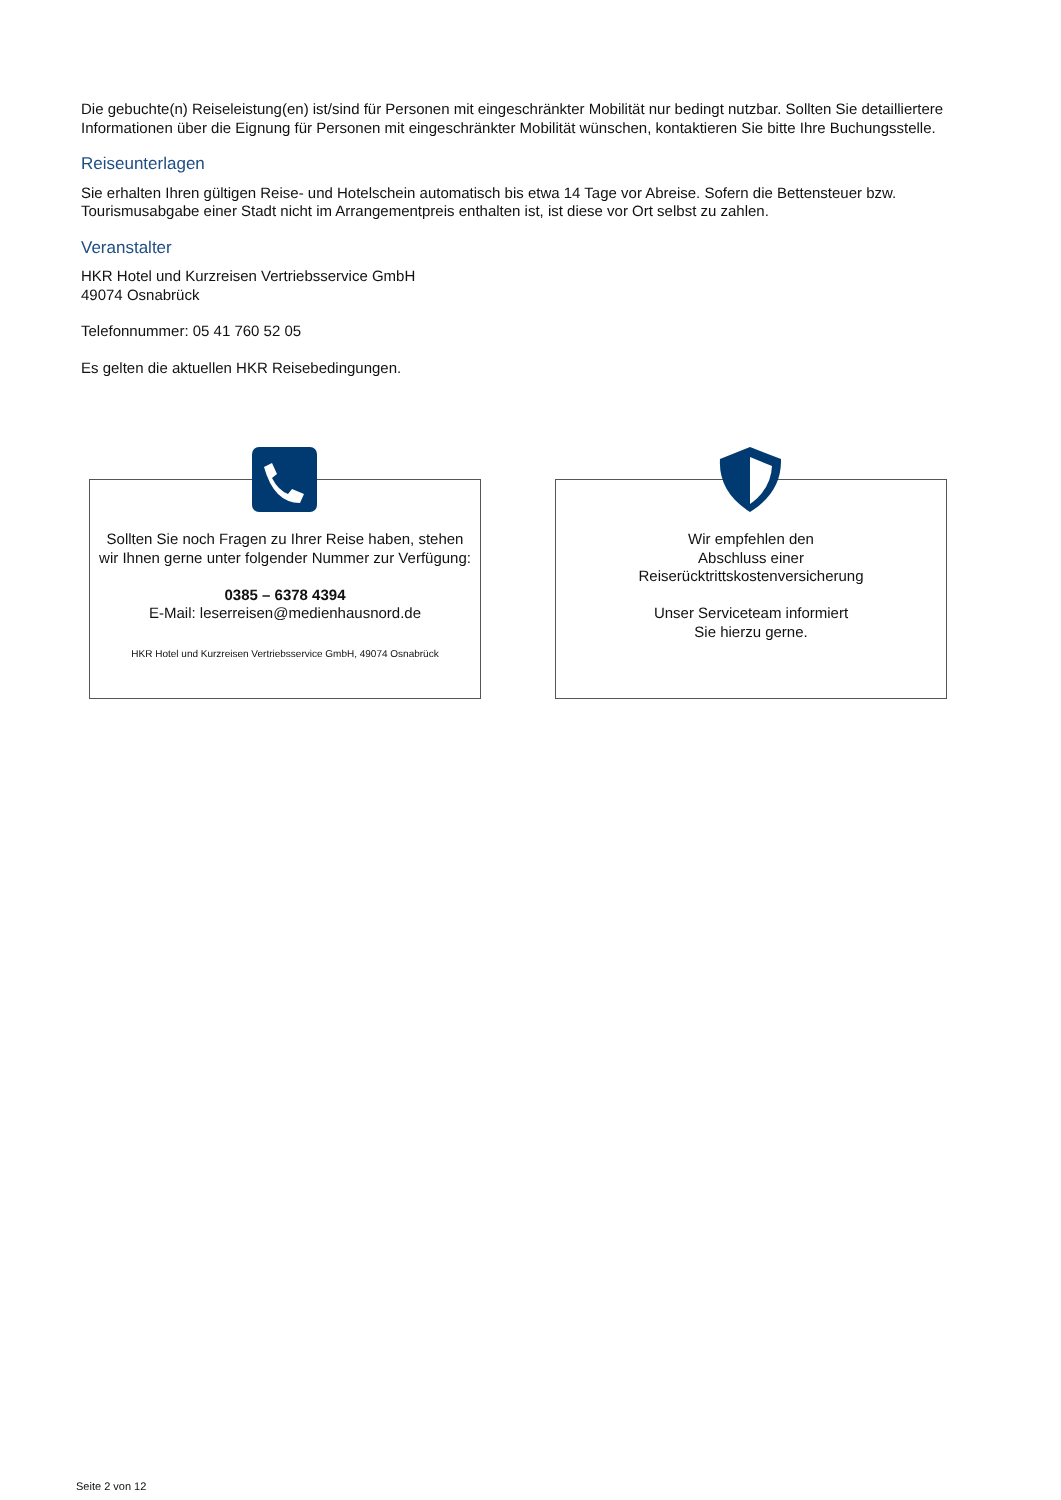Die gebuchte(n) Reiseleistung(en) ist/sind für Personen mit eingeschränkter Mobilität nur bedingt nutzbar. Sollten Sie detailliertere Informationen über die Eignung für Personen mit eingeschränkter Mobilität wünschen, kontaktieren Sie bitte Ihre Buchungsstelle.
Reiseunterlagen
Sie erhalten Ihren gültigen Reise- und Hotelschein automatisch bis etwa 14 Tage vor Abreise. Sofern die Bettensteuer bzw. Tourismusabgabe einer Stadt nicht im Arrangementpreis enthalten ist, ist diese vor Ort selbst zu zahlen.
Veranstalter
HKR Hotel und Kurzreisen Vertriebsservice GmbH
49074 Osnabrück
Telefonnummer: 05 41 760 52 05
Es gelten die aktuellen HKR Reisebedingungen.
Sollten Sie noch Fragen zu Ihrer Reise haben, stehen
wir Ihnen gerne unter folgender Nummer zur Verfügung:
0385 – 6378 4394
E-Mail: leserreisen@medienhausnord.de
HKR Hotel und Kurzreisen Vertriebsservice GmbH, 49074 Osnabrück
Wir empfehlen den
Abschluss einer
Reiserücktrittskostenversicherung
Unser Serviceteam informiert
Sie hierzu gerne.
Seite 2 von 12